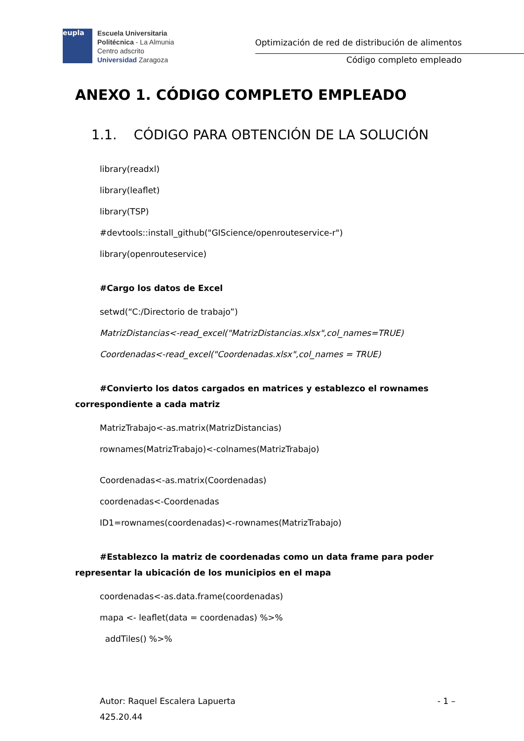eupla
Escuela Universitaria
Politécnica - La Almunia
Centro adscrito
Universidad Zaragoza
Optimización de red de distribución de alimentos
Código completo empleado
ANEXO 1. CÓDIGO COMPLETO EMPLEADO
1.1. CÓDIGO PARA OBTENCIÓN DE LA SOLUCIÓN
library(readxl)
library(leaflet)
library(TSP)
#devtools::install_github("GIScience/openrouteservice-r")
library(openrouteservice)
#Cargo los datos de Excel
setwd(“C:/Directorio de trabajo”)
MatrizDistancias<-read_excel("MatrizDistancias.xlsx",col_names=TRUE)
Coordenadas<-read_excel("Coordenadas.xlsx",col_names = TRUE)
#Convierto los datos cargados en matrices y establezco el rownames correspondiente a cada matriz
MatrizTrabajo<-as.matrix(MatrizDistancias)
rownames(MatrizTrabajo)<-colnames(MatrizTrabajo)
Coordenadas<-as.matrix(Coordenadas)
coordenadas<-Coordenadas
ID1=rownames(coordenadas)<-rownames(MatrizTrabajo)
#Establezco la matriz de coordenadas como un data frame para poder representar la ubicación de los municipios en el mapa
coordenadas<-as.data.frame(coordenadas)
mapa <- leaflet(data = coordenadas) %>%
addTiles() %>%
Autor: Raquel Escalera Lapuerta - 1 –
425.20.44